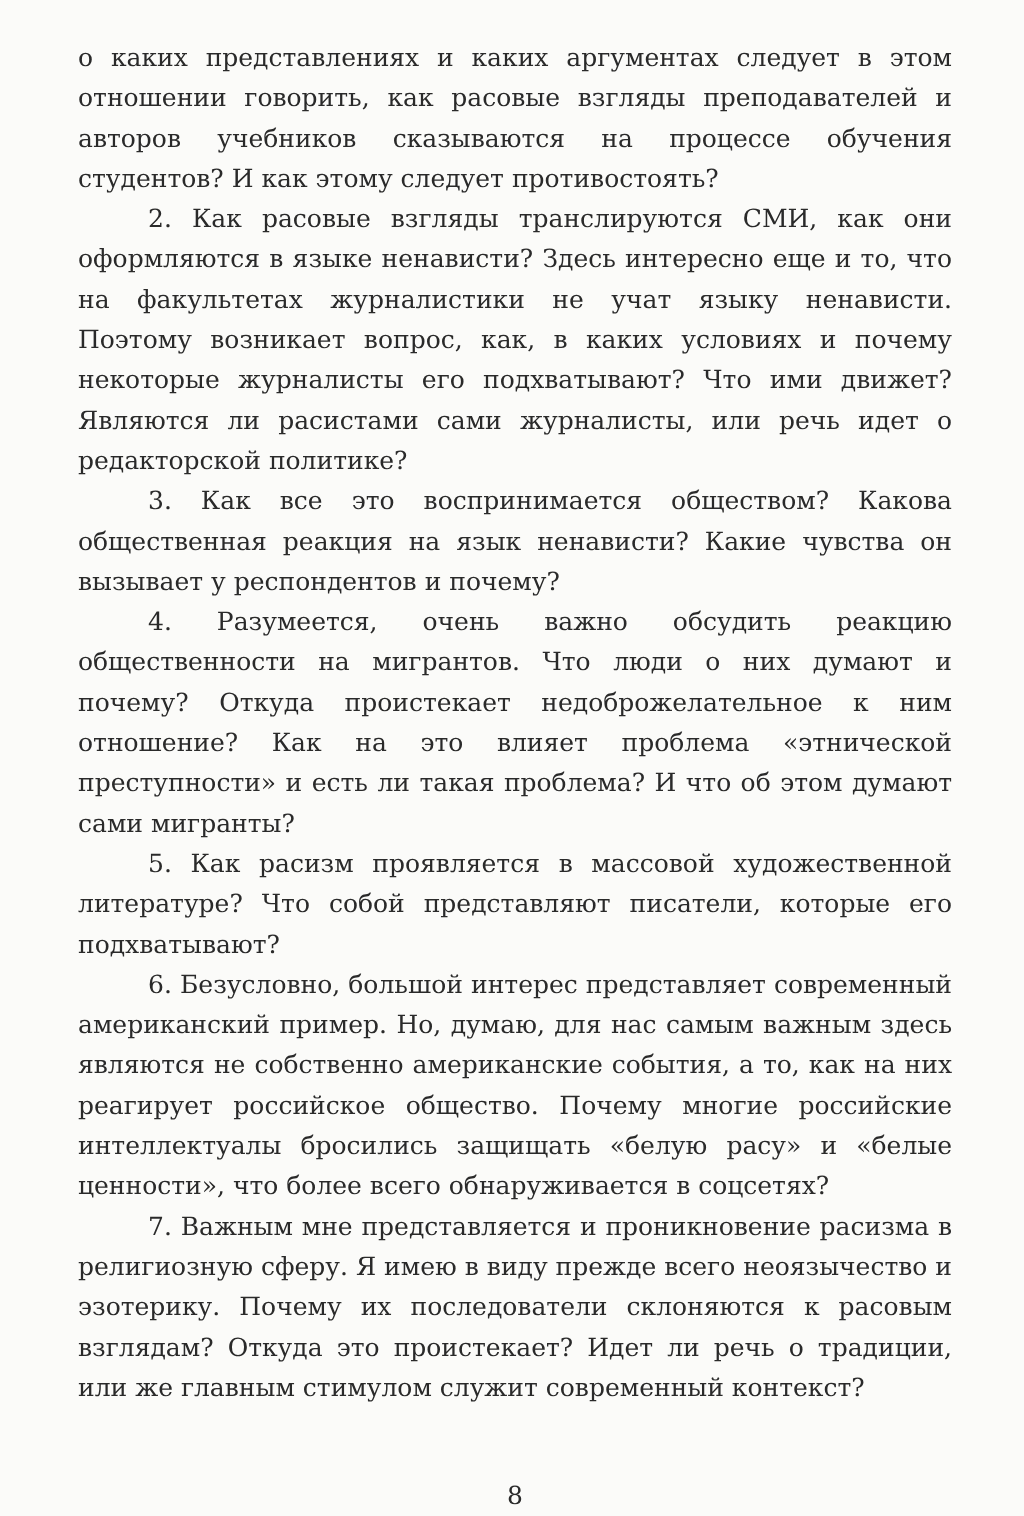о каких представлениях и каких аргументах следует в этом отношении говорить, как расовые взгляды преподавателей и авторов учебников сказываются на процессе обучения студентов? И как этому следует противостоять?
2. Как расовые взгляды транслируются СМИ, как они оформляются в языке ненависти? Здесь интересно еще и то, что на факультетах журналистики не учат языку ненависти. Поэтому возникает вопрос, как, в каких условиях и почему некоторые журналисты его подхватывают? Что ими движет? Являются ли расистами сами журналисты, или речь идет о редакторской политике?
3. Как все это воспринимается обществом? Какова общественная реакция на язык ненависти? Какие чувства он вызывает у респондентов и почему?
4. Разумеется, очень важно обсудить реакцию общественности на мигрантов. Что люди о них думают и почему? Откуда проистекает недоброжелательное к ним отношение? Как на это влияет проблема «этнической преступности» и есть ли такая проблема? И что об этом думают сами мигранты?
5. Как расизм проявляется в массовой художественной литературе? Что собой представляют писатели, которые его подхватывают?
6. Безусловно, большой интерес представляет современный американский пример. Но, думаю, для нас самым важным здесь являются не собственно американские события, а то, как на них реагирует российское общество. Почему многие российские интеллектуалы бросились защищать «белую расу» и «белые ценности», что более всего обнаруживается в соцсетях?
7. Важным мне представляется и проникновение расизма в религиозную сферу. Я имею в виду прежде всего неоязычество и эзотерику. Почему их последователи склоняются к расовым взглядам? Откуда это проистекает? Идет ли речь о традиции, или же главным стимулом служит современный контекст?
8